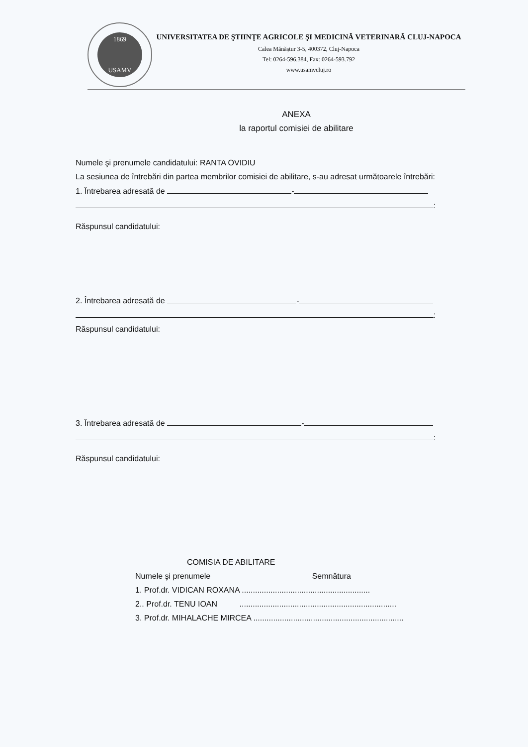1869
USAMV
UNIVERSITATEA DE ŞTIINŢE AGRICOLE ŞI MEDICINĂ VETERINARĂ CLUJ-NAPOCA
Calea Mănăştur 3-5, 400372, Cluj-Napoca
Tel: 0264-596.384, Fax: 0264-593.792
www.usamvcluj.ro
ANEXA
la raportul comisiei de abilitare
Numele şi prenumele candidatului: RANTA OVIDIU
La sesiunea de întrebări din partea membrilor comisiei de abilitare, s-au adresat următoarele întrebări:
1. Întrebarea adresată de -
:
Răspunsul candidatului:
2. Întrebarea adresată de -
:
Răspunsul candidatului:
3. Întrebarea adresată de -
:
Răspunsul candidatului:
COMISIA DE ABILITARE
Numele şi prenumele Semnătura
1. Prof.dr. VIDICAN ROXANA ..........................................................
2.. Prof.dr. TENU IOAN .......................................................................
3. Prof.dr. MIHALACHE MIRCEA ....................................................................